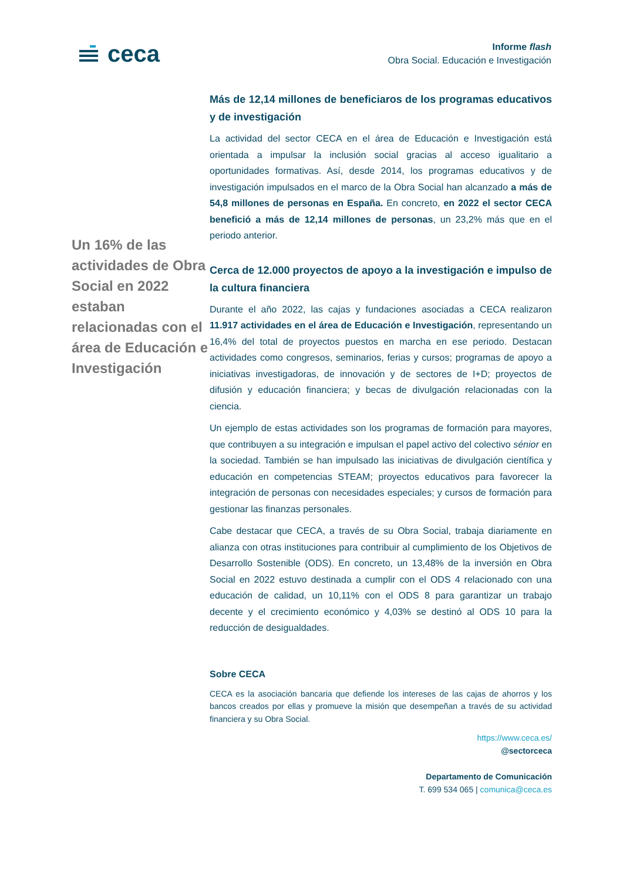ceca
Informe flash
Obra Social. Educación e Investigación
Un 16% de las actividades de Obra Social en 2022 estaban relacionadas con el área de Educación e Investigación
Más de 12,14 millones de beneficiaros de los programas educativos y de investigación
La actividad del sector CECA en el área de Educación e Investigación está orientada a impulsar la inclusión social gracias al acceso igualitario a oportunidades formativas. Así, desde 2014, los programas educativos y de investigación impulsados en el marco de la Obra Social han alcanzado a más de 54,8 millones de personas en España. En concreto, en 2022 el sector CECA benefició a más de 12,14 millones de personas, un 23,2% más que en el periodo anterior.
Cerca de 12.000 proyectos de apoyo a la investigación e impulso de la cultura financiera
Durante el año 2022, las cajas y fundaciones asociadas a CECA realizaron 11.917 actividades en el área de Educación e Investigación, representando un 16,4% del total de proyectos puestos en marcha en ese periodo. Destacan actividades como congresos, seminarios, ferias y cursos; programas de apoyo a iniciativas investigadoras, de innovación y de sectores de I+D; proyectos de difusión y educación financiera; y becas de divulgación relacionadas con la ciencia.
Un ejemplo de estas actividades son los programas de formación para mayores, que contribuyen a su integración e impulsan el papel activo del colectivo sénior en la sociedad. También se han impulsado las iniciativas de divulgación científica y educación en competencias STEAM; proyectos educativos para favorecer la integración de personas con necesidades especiales; y cursos de formación para gestionar las finanzas personales.
Cabe destacar que CECA, a través de su Obra Social, trabaja diariamente en alianza con otras instituciones para contribuir al cumplimiento de los Objetivos de Desarrollo Sostenible (ODS). En concreto, un 13,48% de la inversión en Obra Social en 2022 estuvo destinada a cumplir con el ODS 4 relacionado con una educación de calidad, un 10,11% con el ODS 8 para garantizar un trabajo decente y el crecimiento económico y 4,03% se destinó al ODS 10 para la reducción de desigualdades.
Sobre CECA
CECA es la asociación bancaria que defiende los intereses de las cajas de ahorros y los bancos creados por ellas y promueve la misión que desempeñan a través de su actividad financiera y su Obra Social.
https://www.ceca.es/
@sectorceca
Departamento de Comunicación
T. 699 534 065 | comunica@ceca.es